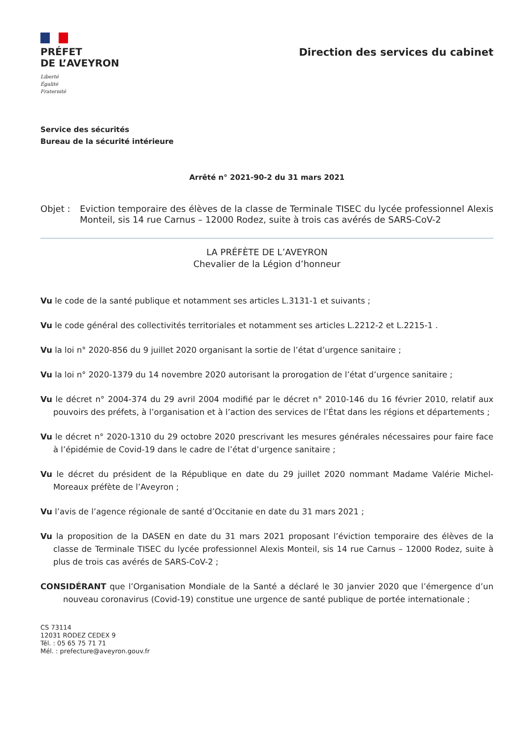PRÉFET
DE L’AVEYRON
Liberté
Égalité
Fraternité
Direction des services du cabinet
Service des sécurités
Bureau de la sécurité intérieure
Arrêté n° 2021-90-2 du 31 mars 2021
Objet : Eviction temporaire des élèves de la classe de Terminale TISEC du lycée professionnel Alexis Monteil, sis 14 rue Carnus – 12000 Rodez, suite à trois cas avérés de SARS-CoV-2
LA PRÉFÈTE DE L’AVEYRON
Chevalier de la Légion d’honneur
Vu le code de la santé publique et notamment ses articles L.3131-1 et suivants ;
Vu le code général des collectivités territoriales et notamment ses articles L.2212-2 et L.2215-1 .
Vu la loi n° 2020-856 du 9 juillet 2020 organisant la sortie de l’état d’urgence sanitaire ;
Vu la loi n° 2020-1379 du 14 novembre 2020 autorisant la prorogation de l’état d’urgence sanitaire ;
Vu le décret n° 2004-374 du 29 avril 2004 modifié par le décret n° 2010-146 du 16 février 2010, relatif aux pouvoirs des préfets, à l’organisation et à l’action des services de l’État dans les régions et départements ;
Vu le décret n° 2020-1310 du 29 octobre 2020 prescrivant les mesures générales nécessaires pour faire face à l’épidémie de Covid-19 dans le cadre de l’état d’urgence sanitaire ;
Vu le décret du président de la République en date du 29 juillet 2020 nommant Madame Valérie Michel-Moreaux préfète de l’Aveyron ;
Vu l’avis de l’agence régionale de santé d’Occitanie en date du 31 mars 2021 ;
Vu la proposition de la DASEN en date du 31 mars 2021 proposant l’éviction temporaire des élèves de la classe de Terminale TISEC du lycée professionnel Alexis Monteil, sis 14 rue Carnus – 12000 Rodez, suite à plus de trois cas avérés de SARS-CoV-2 ;
CONSIDÉRANT que l’Organisation Mondiale de la Santé a déclaré le 30 janvier 2020 que l’émergence d’un nouveau coronavirus (Covid-19) constitue une urgence de santé publique de portée internationale ;
CS 73114
12031 RODEZ CEDEX 9
Tél. : 05 65 75 71 71
Mél. : prefecture@aveyron.gouv.fr